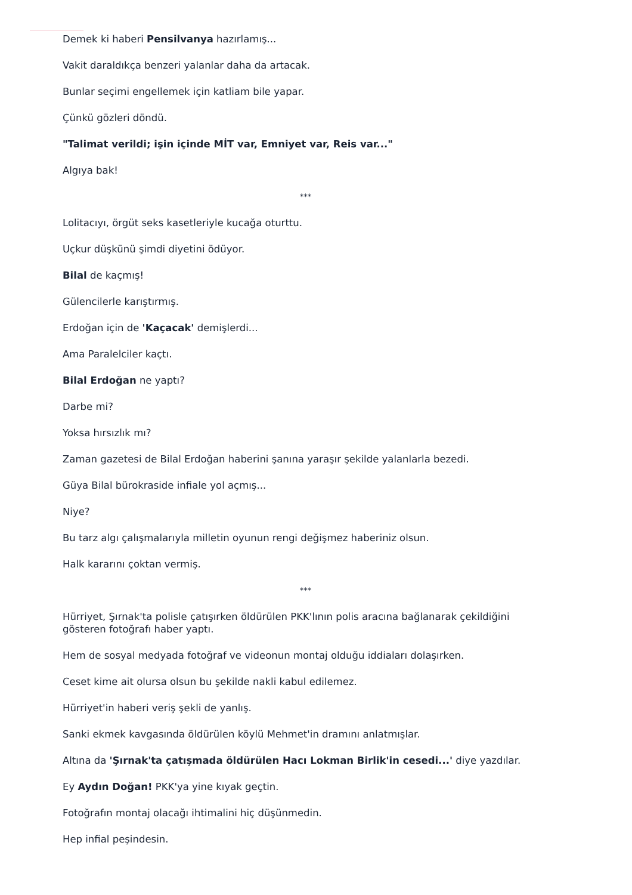Demek ki haberi Pensilvanya hazırlamış...
Vakit daraldıkça benzeri yalanlar daha da artacak.
Bunlar seçimi engellemek için katliam bile yapar.
Çünkü gözleri döndü.
"Talimat verildi; işin içinde MİT var, Emniyet var, Reis var..."
Algıya bak!
***
Lolitacıyı, örgüt seks kasetleriyle kucağa oturttu.
Uçkur düşkünü şimdi diyetini ödüyor.
Bilal de kaçmış!
Gülencilerle karıştırmış.
Erdoğan için de 'Kaçacak' demişlerdi...
Ama Paralelciler kaçtı.
Bilal Erdoğan ne yaptı?
Darbe mi?
Yoksa hırsızlık mı?
Zaman gazetesi de Bilal Erdoğan haberini şanına yaraşır şekilde yalanlarla bezedi.
Güya Bilal bürokraside infiale yol açmış...
Niye?
Bu tarz algı çalışmalarıyla milletin oyunun rengi değişmez haberiniz olsun.
Halk kararını çoktan vermiş.
***
Hürriyet, Şırnak'ta polisle çatışırken öldürülen PKK'lının polis aracına bağlanarak çekildiğini gösteren fotoğrafı haber yaptı.
Hem de sosyal medyada fotoğraf ve videonun montaj olduğu iddiaları dolaşırken.
Ceset kime ait olursa olsun bu şekilde nakli kabul edilemez.
Hürriyet'in haberi veriş şekli de yanlış.
Sanki ekmek kavgasında öldürülen köylü Mehmet'in dramını anlatmışlar.
Altına da 'Şırnak'ta çatışmada öldürülen Hacı Lokman Birlik'in cesedi...' diye yazdılar.
Ey Aydın Doğan! PKK'ya yine kıyak geçtin.
Fotoğrafın montaj olacağı ihtimalini hiç düşünmedin.
Hep infial peşindesin.